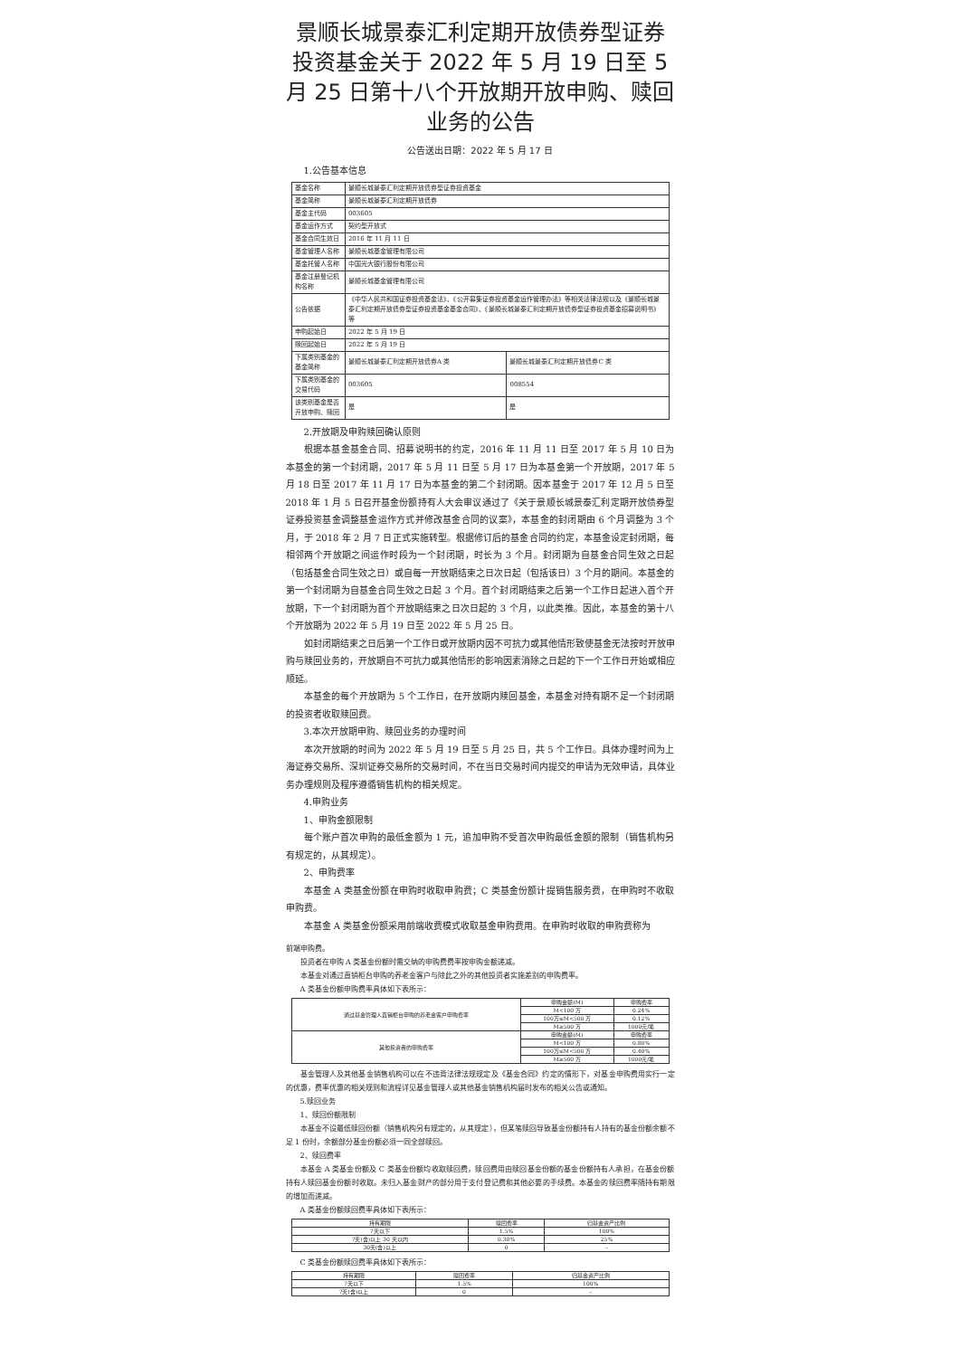景顺长城景泰汇利定期开放债券型证券投资基金关于 2022 年 5 月 19 日至 5 月 25 日第十八个开放期开放申购、赎回业务的公告
公告送出日期：2022 年 5 月 17 日
1.公告基本信息
| 基金名称 | 景顺长城景泰汇利定期开放债券型证券投资基金 | |
| 基金简称 | 景顺长城景泰汇利定期开放债券 | |
| 基金主代码 | 003605 | |
| 基金运作方式 | 契约型开放式 | |
| 基金合同生效日 | 2016 年 11 月 11 日 | |
| 基金管理人名称 | 景顺长城基金管理有限公司 | |
| 基金托管人名称 | 中国光大银行股份有限公司 | |
| 基金注册登记机构名称 | 景顺长城基金管理有限公司 | |
| 公告依据 | 《中华人民共和国证券投资基金法》、《公开募集证券投资基金运作管理办法》等相关法律法规以及《景顺长城景泰汇利定期开放债券型证券投资基金基金合同》、《景顺长城景泰汇利定期开放债券型证券投资基金招募说明书》等 | |
| 申购起始日 | 2022 年 5 月 19 日 | |
| 赎回起始日 | 2022 年 5 月 19 日 | |
| 下属类别基金的基金简称 | 景顺长城景泰汇利定期开放债券A 类 | 景顺长城景泰汇利定期开放债券C 类 |
| 下属类别基金的交易代码 | 003605 | 008554 |
| 该类别基金是否开放申购、赎回 | 是 | 是 |
2.开放期及申购赎回确认原则
根据本基金基金合同、招募说明书的约定，2016 年 11 月 11 日至 2017 年 5 月 10 日为本基金的第一个封闭期，2017 年 5 月 11 日至 5 月 17 日为本基金第一个开放期，2017 年 5 月 18 日至 2017 年 11 月 17 日为本基金的第二个封闭期。因本基金于 2017 年 12 月 5 日至 2018 年 1 月 5 日召开基金份额持有人大会审议通过了《关于景顺长城景泰汇利定期开放债券型证券投资基金调整基金运作方式并修改基金合同的议案》，本基金的封闭期由 6 个月调整为 3 个月，于 2018 年 2 月 7 日正式实施转型。根据修订后的基金合同的约定，本基金设定封闭期，每相邻两个开放期之间运作时段为一个封闭期，时长为 3 个月。封闭期为自基金合同生效之日起（包括基金合同生效之日）或自每一开放期结束之日次日起（包括该日）3 个月的期间。本基金的第一个封闭期为自基金合同生效之日起 3 个月。首个封闭期结束之后第一个工作日起进入首个开放期，下一个封闭期为首个开放期结束之日次日起的 3 个月，以此类推。因此，本基金的第十八个开放期为 2022 年 5 月 19 日至 2022 年 5 月 25 日。
如封闭期结束之日后第一个工作日或开放期内因不可抗力或其他情形致使基金无法按时开放申购与赎回业务的，开放期自不可抗力或其他情形的影响因素消除之日起的下一个工作日开始或相应顺延。
本基金的每个开放期为 5 个工作日，在开放期内赎回基金，本基金对持有期不足一个封闭期的投资者收取赎回费。
3.本次开放期申购、赎回业务的办理时间
本次开放期的时间为 2022 年 5 月 19 日至 5 月 25 日，共 5 个工作日。具体办理时间为上海证券交易所、深圳证券交易所的交易时间，不在当日交易时间内提交的申请为无效申请，具体业务办理规则及程序遵循销售机构的相关规定。
4.申购业务
1、申购金额限制
每个账户首次申购的最低金额为 1 元，追加申购不受首次申购最低金额的限制（销售机构另有规定的，从其规定）。
2、申购费率
本基金 A 类基金份额在申购时收取申购费；C 类基金份额计提销售服务费，在申购时不收取申购费。
本基金 A 类基金份额采用前端收费模式收取基金申购费用。在申购时收取的申购费称为
前端申购费。
投资者在申购 A 类基金份额时需交纳的申购费费率按申购金额递减。
本基金对通过直销柜台申购的养老金客户与除此之外的其他投资者实施差别的申购费率。
A 类基金份额申购费率具体如下表所示：
| 通过基金管理人直销柜台申购的养老金客户申购费率 | 申购金额(M) | 申购费率 |
| | M<100 万 | 0.24% |
| | 100万≤M<500 万 | 0.12% |
| | M≥500 万 | 1000元/笔 |
| 其他投资者的申购费率 | 申购金额(M) | 申购费率 |
| | M<100 万 | 0.80% |
| | 100万≤M<500 万 | 0.40% |
| | M≥500 万 | 1000元/笔 |
基金管理人及其他基金销售机构可以在不违背法律法规规定及《基金合同》约定的情形下，对基金申购费用实行一定的优惠，费率优惠的相关规则和流程详见基金管理人或其他基金销售机构届时发布的相关公告或通知。
5.赎回业务
1、赎回份额限制
本基金不设最低赎回份额（销售机构另有规定的，从其规定），但某笔赎回导致基金份额持有人持有的基金份额余额不足 1 份时，余额部分基金份额必须一同全部赎回。
2、赎回费率
本基金 A 类基金份额及 C 类基金份额均收取赎回费，赎回费用由赎回基金份额的基金份额持有人承担，在基金份额持有人赎回基金份额时收取。未归入基金财产的部分用于支付登记费和其他必要的手续费。本基金的赎回费率随持有期限的增加而递减。
A 类基金份额赎回费率具体如下表所示：
| 持有期限 | 赎回费率 | 归基金资产比例 |
| --- | --- | --- |
| 7天以下 | 1.5% | 100% |
| 7天(含)以上 30 天以内 | 0.30% | 25% |
| 30天(含)以上 | 0 | – |
C 类基金份额赎回费率具体如下表所示：
| 持有期限 | 赎回费率 | 归基金资产比例 |
| --- | --- | --- |
| 7天以下 | 1.5% | 100% |
| 7天(含)以上 | 0 | – |